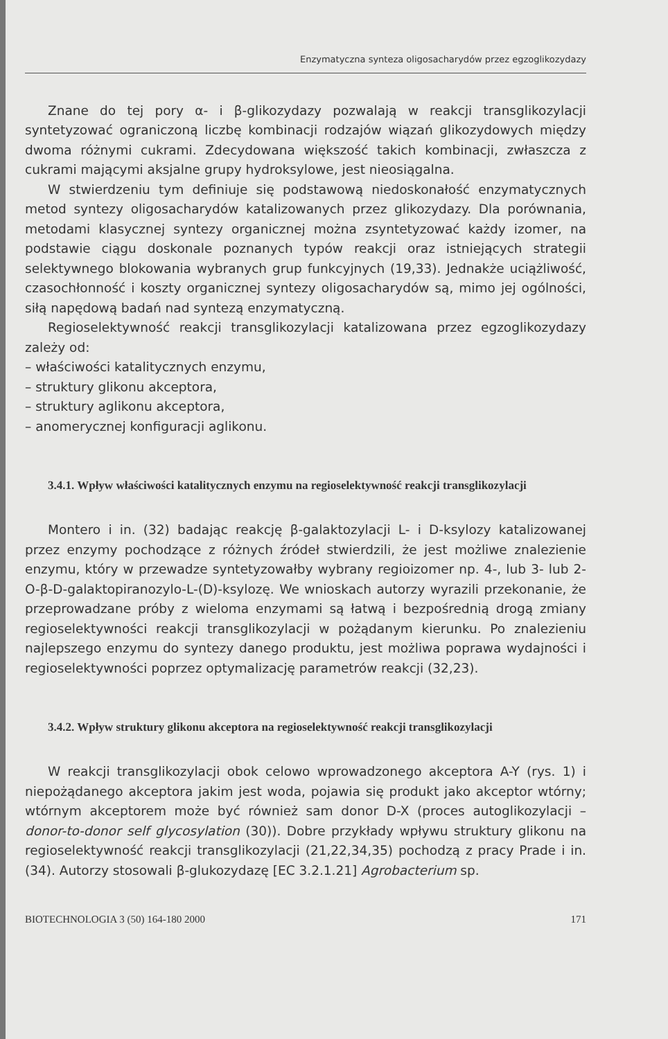Enzymatyczna synteza oligosacharydów przez egzoglikozydazy
Znane do tej pory α- i β-glikozydazy pozwalają w reakcji transglikozylacji syntetyzować ograniczoną liczbę kombinacji rodzajów wiązań glikozydowych między dwoma różnymi cukrami. Zdecydowana większość takich kombinacji, zwłaszcza z cukrami mającymi aksjalne grupy hydroksylowe, jest nieosiągalna.
W stwierdzeniu tym definiuje się podstawową niedoskonałość enzymatycznych metod syntezy oligosacharydów katalizowanych przez glikozydazy. Dla porównania, metodami klasycznej syntezy organicznej można zsyntetyzować każdy izomer, na podstawie ciągu doskonale poznanych typów reakcji oraz istniejących strategii selektywnego blokowania wybranych grup funkcyjnych (19,33). Jednakże uciążliwość, czasochłonność i koszty organicznej syntezy oligosacharydów są, mimo jej ogólności, siłą napędową badań nad syntezą enzymatyczną.
Regioselektywność reakcji transglikozylacji katalizowana przez egzoglikozydazy zależy od:
– właściwości katalitycznych enzymu,
– struktury glikonu akceptora,
– struktury aglikonu akceptora,
– anomerycznej konfiguracji aglikonu.
3.4.1. Wpływ właściwości katalitycznych enzymu na regioselektywność reakcji transglikozylacji
Montero i in. (32) badając reakcję β-galaktozylacji L- i D-ksylozy katalizowanej przez enzymy pochodzące z różnych źródeł stwierdzili, że jest możliwe znalezienie enzymu, który w przewadze syntetyzowałby wybrany regioizomer np. 4-, lub 3- lub 2-O-β-D-galaktopiranozylo-L-(D)-ksylozę. We wnioskach autorzy wyrazili przekonanie, że przeprowadzane próby z wieloma enzymami są łatwą i bezpośrednią drogą zmiany regioselektywności reakcji transglikozylacji w pożądanym kierunku. Po znalezieniu najlepszego enzymu do syntezy danego produktu, jest możliwa poprawa wydajności i regioselektywności poprzez optymalizację parametrów reakcji (32,23).
3.4.2. Wpływ struktury glikonu akceptora na regioselektywność reakcji transglikozylacji
W reakcji transglikozylacji obok celowo wprowadzonego akceptora A-Y (rys. 1) i niepożądanego akceptora jakim jest woda, pojawia się produkt jako akceptor wtórny; wtórnym akceptorem może być również sam donor D-X (proces autoglikozylacji – donor-to-donor self glycosylation (30)). Dobre przykłady wpływu struktury glikonu na regioselektywność reakcji transglikozylacji (21,22,34,35) pochodzą z pracy Prade i in. (34). Autorzy stosowali β-glukozydazę [EC 3.2.1.21] Agrobacterium sp.
BIOTECHNOLOGIA 3 (50) 164-180 2000 171